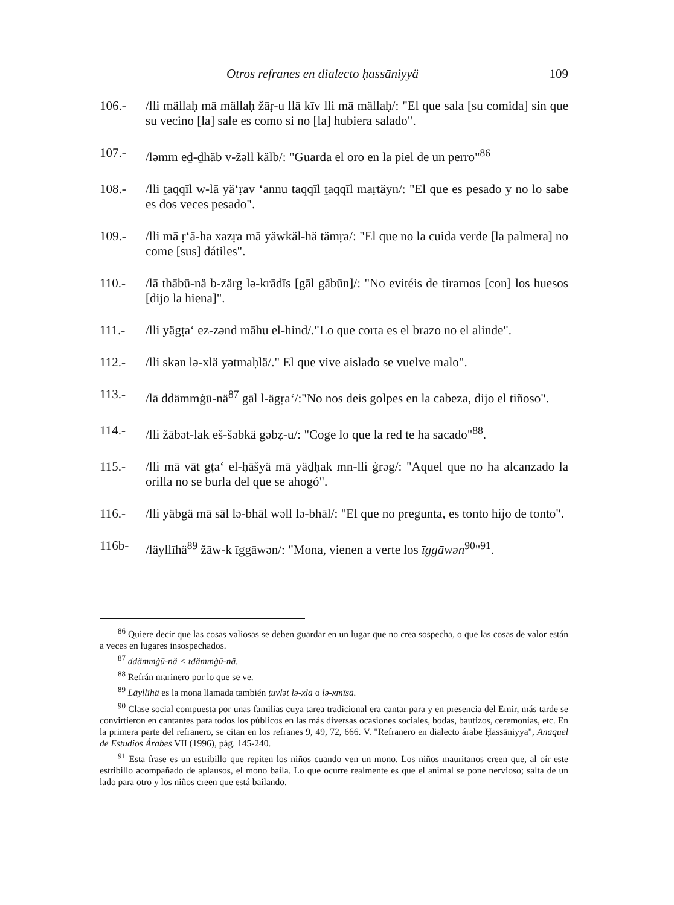Otros refranes en dialecto ḥassāniyyä 109
106.- /lli mällaḥ mā mällaḥ žāṛ-u llā kīv lli mā mällaḥ/: "El que sala [su comida] sin que su vecino [la] sale es como si no [la] hubiera salado".
107.- /ləmm eḏ-ḏhäb v-žəll kälb/: "Guarda el oro en la piel de un perro"<sup>86</sup>
108.- /lli ṯaqqīl w-lā yä‘ṛav ‘annu taqqīl ṯaqqīl maṛtäyn/: "El que es pesado y no lo sabe es dos veces pesado".
109.- /lli mā ṛ‘ā-ha xazṛa mā yäwkäl-hä tämṛa/: "El que no la cuida verde [la palmera] no come [sus] dátiles".
110.- /lā thābū-nä b-zärg lə-krādīs [gāl gābūn]/: "No evitéis de tirarnos [con] los huesos [dijo la hiena]".
111.- /lli yägṭa‘ ez-zənd māhu el-hind/."Lo que corta es el brazo no el alinde".
112.- /lli skən lə-xlä yətmaḥlä/." El que vive aislado se vuelve malo".
113.- /lā ddämmġū-nä<sup>87</sup> gāl l-ägṛa‘/:"No nos deis golpes en la cabeza, dijo el tiñoso".
114.- /lli žābət-lak eš-šəbkä gəbẓ-u/: "Coge lo que la red te ha sacado"<sup>88</sup>.
115.- /lli mā vāt gṭa‘ el-ḥāšyä mā yäḏḥak mn-lli ġrəg/: "Aquel que no ha alcanzado la orilla no se burla del que se ahogó".
116.- /lli yäbgä mā sāl lə-bhāl wəll lə-bhāl/: "El que no pregunta, es tonto hijo de tonto".
116b- /läyllīhä<sup>89</sup> žāw-k īggāwən/: "Mona, vienen a verte los īggāwən<sup>90</sup>"<sup>91</sup>.
<sup>86</sup> Quiere decir que las cosas valiosas se deben guardar en un lugar que no crea sospecha, o que las cosas de valor están a veces en lugares insospechados.
<sup>87</sup> ddämmġū-nä < tdämmġū-nä.
<sup>88</sup> Refrán marinero por lo que se ve.
<sup>89</sup> Läyllīhä es la mona llamada también ṭuvlət lə-xlä o lə-xmīsä.
<sup>90</sup> Clase social compuesta por unas familias cuya tarea tradicional era cantar para y en presencia del Emir, más tarde se convirtieron en cantantes para todos los públicos en las más diversas ocasiones sociales, bodas, bautizos, ceremonias, etc. En la primera parte del refranero, se citan en los refranes 9, 49, 72, 666. V. "Refranero en dialecto árabe Ḥassāniyya", Anaquel de Estudios Árabes VII (1996), pág. 145-240.
<sup>91</sup> Esta frase es un estribillo que repiten los niños cuando ven un mono. Los niños mauritanos creen que, al oír este estribillo acompañado de aplausos, el mono baila. Lo que ocurre realmente es que el animal se pone nervioso; salta de un lado para otro y los niños creen que está bailando.